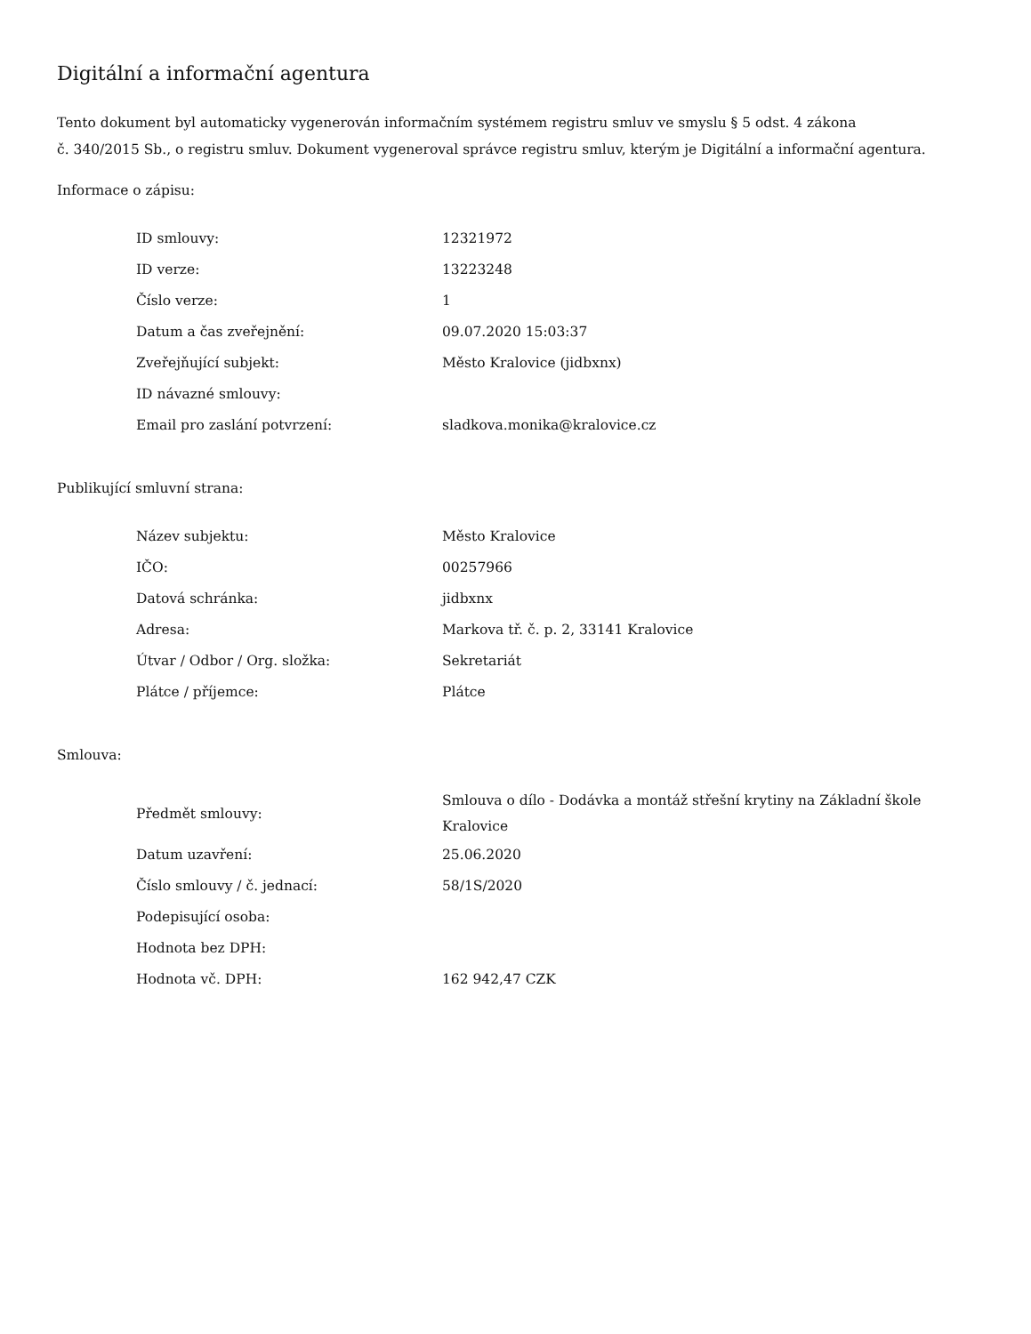Digitální a informační agentura
Tento dokument byl automaticky vygenerován informačním systémem registru smluv ve smyslu § 5 odst. 4 zákona
č. 340/2015 Sb., o registru smluv. Dokument vygeneroval správce registru smluv, kterým je Digitální a informační agentura.
Informace o zápisu:
| ID smlouvy: | 12321972 |
| ID verze: | 13223248 |
| Číslo verze: | 1 |
| Datum a čas zveřejnění: | 09.07.2020 15:03:37 |
| Zveřejňující subjekt: | Město Kralovice (jidbxnx) |
| ID návazné smlouvy: | |
| Email pro zaslání potvrzení: | sladkova.monika@kralovice.cz |
Publikující smluvní strana:
| Název subjektu: | Město Kralovice |
| IČO: | 00257966 |
| Datová schránka: | jidbxnx |
| Adresa: | Markova tř. č. p. 2, 33141 Kralovice |
| Útvar / Odbor / Org. složka: | Sekretariát |
| Plátce / příjemce: | Plátce |
Smlouva:
| Předmět smlouvy: | Smlouva o dílo - Dodávka a montáž střešní krytiny na Základní škole Kralovice |
| Datum uzavření: | 25.06.2020 |
| Číslo smlouvy / č. jednací: | 58/1S/2020 |
| Podepisující osoba: | |
| Hodnota bez DPH: | |
| Hodnota vč. DPH: | 162 942,47 CZK |